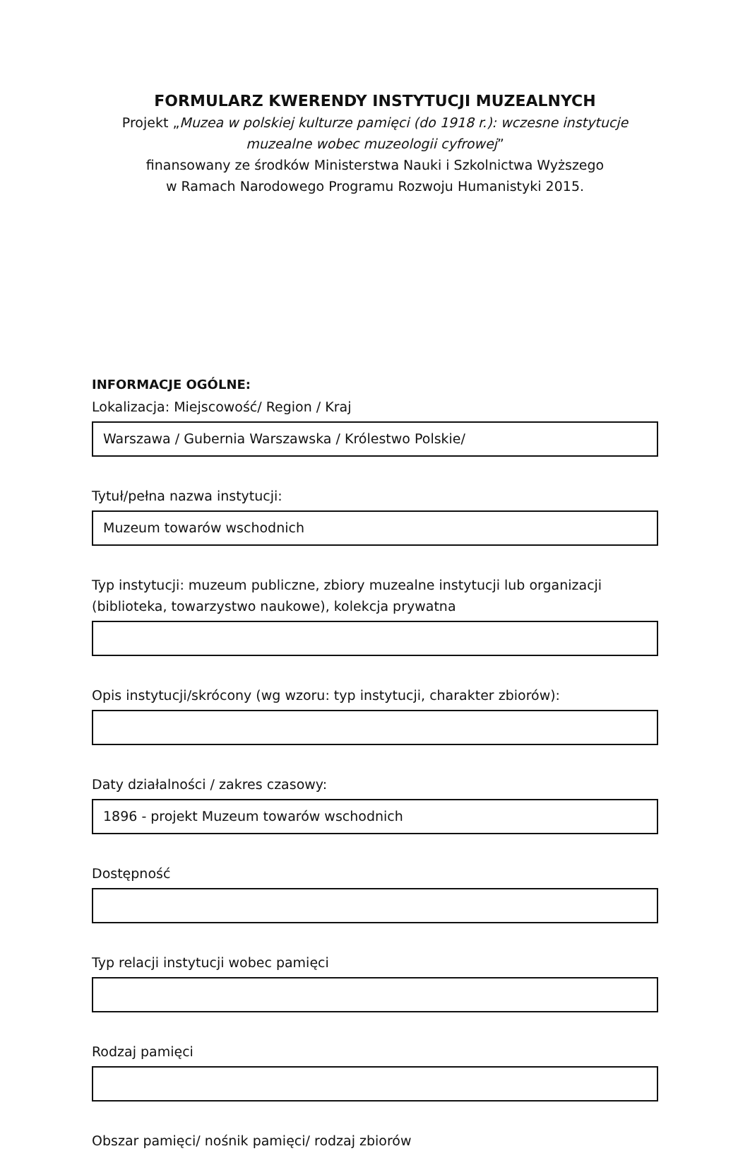FORMULARZ KWERENDY INSTYTUCJI MUZEALNYCH
Projekt „Muzea w polskiej kulturze pamięci (do 1918 r.): wczesne instytucje muzealne wobec muzeologii cyfrowej”
finansowany ze środków Ministerstwa Nauki i Szkolnictwa Wyższego
w Ramach Narodowego Programu Rozwoju Humanistyki 2015.
INFORMACJE OGÓLNE:
Lokalizacja: Miejscowość/ Region / Kraj
Warszawa / Gubernia Warszawska / Królestwo Polskie/
Tytuł/pełna nazwa instytucji:
Muzeum towarów wschodnich
Typ instytucji: muzeum publiczne, zbiory muzealne instytucji lub organizacji (biblioteka, towarzystwo naukowe), kolekcja prywatna
Opis instytucji/skrócony (wg wzoru: typ instytucji, charakter zbiorów):
Daty działalności / zakres czasowy:
1896 - projekt Muzeum towarów wschodnich
Dostępność
Typ relacji instytucji wobec pamięci
Rodzaj pamięci
Obszar pamięci/ nośnik pamięci/ rodzaj zbiorów